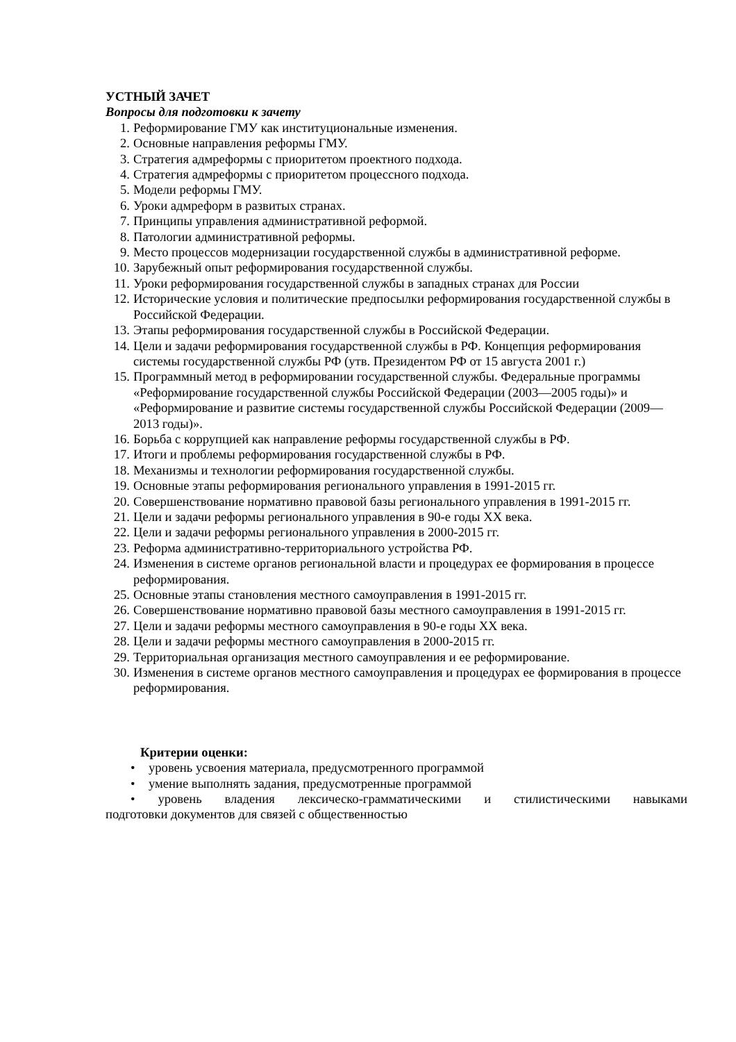УСТНЫЙ ЗАЧЕТ
Вопросы для подготовки к зачету
1. Реформирование ГМУ как институциональные изменения.
2. Основные направления реформы ГМУ.
3. Стратегия адмреформы с приоритетом проектного подхода.
4. Стратегия адмреформы с приоритетом процессного подхода.
5. Модели реформы ГМУ.
6. Уроки адмреформ в развитых странах.
7. Принципы управления административной реформой.
8. Патологии административной реформы.
9. Место процессов модернизации государственной службы в административной реформе.
10. Зарубежный опыт реформирования государственной службы.
11. Уроки реформирования государственной службы в западных странах для России
12. Исторические условия и политические предпосылки реформирования государственной службы в Российской Федерации.
13. Этапы реформирования государственной службы в Российской Федерации.
14. Цели и задачи реформирования государственной службы в РФ. Концепция реформирования системы государственной службы РФ (утв. Президентом РФ от 15 августа 2001 г.)
15. Программный метод в реформировании государственной службы. Федеральные программы «Реформирование государственной службы Российской Федерации (2003—2005 годы)» и «Реформирование и развитие системы государственной службы Российской Федерации (2009—2013 годы)».
16. Борьба с коррупцией как направление реформы государственной службы в РФ.
17. Итоги и проблемы реформирования государственной службы в РФ.
18. Механизмы и технологии реформирования государственной службы.
19. Основные этапы реформирования регионального управления в 1991-2015 гг.
20. Совершенствование нормативно правовой базы регионального управления в 1991-2015 гг.
21. Цели и задачи реформы регионального управления в 90-е годы XX века.
22. Цели и задачи реформы регионального управления в 2000-2015 гг.
23. Реформа административно-территориального устройства РФ.
24. Изменения в системе органов региональной власти и процедурах ее формирования в процессе реформирования.
25. Основные этапы становления местного самоуправления в 1991-2015 гг.
26. Совершенствование нормативно правовой базы местного самоуправления в 1991-2015 гг.
27. Цели и задачи реформы местного самоуправления в 90-е годы XX века.
28. Цели и задачи реформы местного самоуправления в 2000-2015 гг.
29. Территориальная организация местного самоуправления и ее реформирование.
30. Изменения в системе органов местного самоуправления и процедурах ее формирования в процессе реформирования.
Критерии оценки:
• уровень усвоения материала, предусмотренного программой
• умение выполнять задания, предусмотренные программой
• уровень владения лексическо-грамматическими и стилистическими навыками
подготовки документов для связей с общественностью